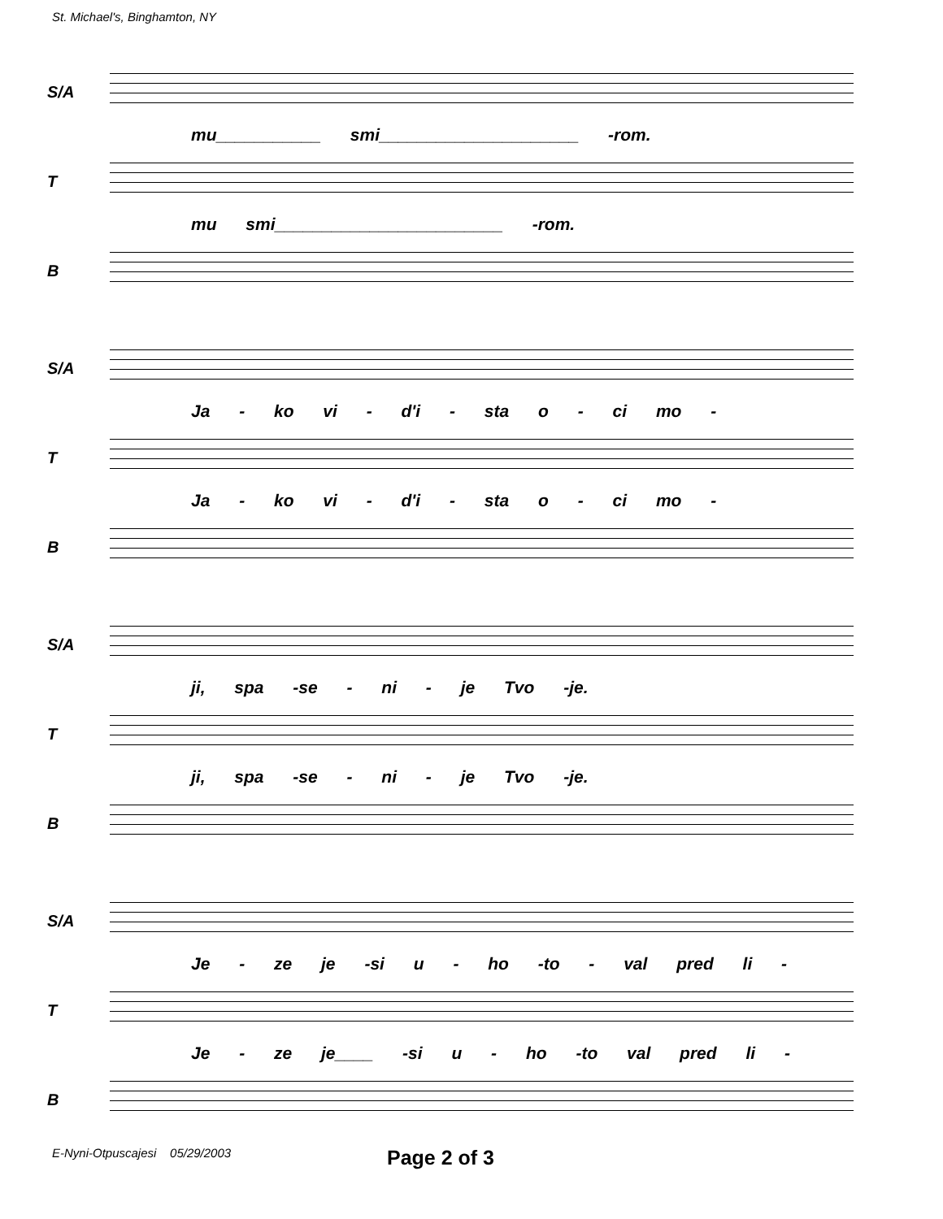St. Michael's, Binghamton, NY
S/A
mu___________ smi_____________________ -rom.
T
mu smi________________________ -rom.
B
S/A
Ja - ko vi - d'i - sta o - ci mo -
T
Ja - ko vi - d'i - sta o - ci mo -
B
S/A
ji, spa -se - ni - je Tvo -je.
T
ji, spa -se - ni - je Tvo -je.
B
S/A
Je - ze je -si u - ho -to - val pred li -
T
Je - ze je____ -si u - ho -to val pred li -
B
E-Nyni-Otpuscajesi 05/29/2003
Page 2 of 3